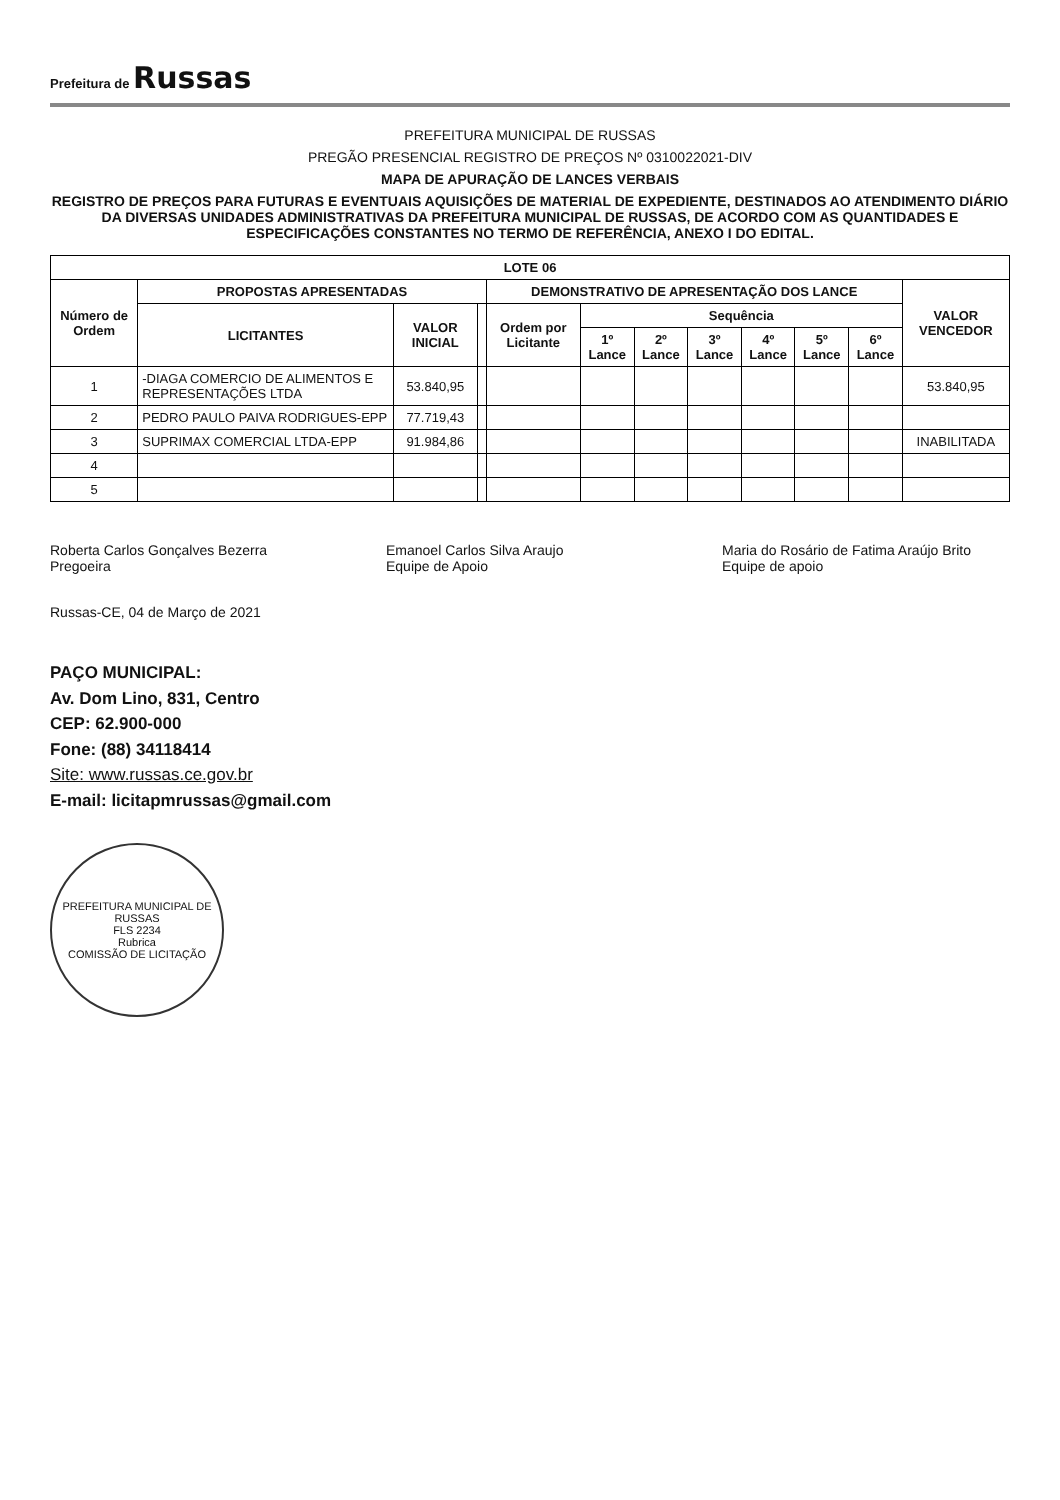Prefeitura de Russas
PREFEITURA MUNICIPAL DE RUSSAS
PREGÃO PRESENCIAL REGISTRO DE PREÇOS Nº 0310022021-DIV
MAPA DE APURAÇÃO DE LANCES VERBAIS
REGISTRO DE PREÇOS PARA FUTURAS E EVENTUAIS AQUISIÇÕES DE MATERIAL DE EXPEDIENTE, DESTINADOS AO ATENDIMENTO DIÁRIO DA DIVERSAS UNIDADES ADMINISTRATIVAS DA PREFEITURA MUNICIPAL DE RUSSAS, DE ACORDO COM AS QUANTIDADES E ESPECIFICAÇÕES CONSTANTES NO TERMO DE REFERÊNCIA, ANEXO I DO EDITAL.
| LOTE 06 | | | | | | | | | | | |
| --- | --- | --- | --- | --- | --- | --- | --- | --- | --- | --- | --- |
| Número de Ordem | PROPOSTAS APRESENTADAS | | | DEMONSTRATIVO DE APRESENTAÇÃO DOS LANCE | | | | | | | VALOR VENCEDOR |
| | LICITANTES | VALOR INICIAL | | Ordem por Licitante | Sequência | | | | | | |
| | | | | | 1º Lance | 2º Lance | 3º Lance | 4º Lance | 5º Lance | 6º Lance | |
| 1 | -DIAGA COMERCIO DE ALIMENTOS E REPRESENTAÇÕES LTDA | 53.840,95 | | | | | | | | | 53.840,95 |
| 2 | PEDRO PAULO PAIVA RODRIGUES-EPP | 77.719,43 | | | | | | | | | |
| 3 | SUPRIMAX COMERCIAL LTDA-EPP | 91.984,86 | | | | | | | | | INABILITADA |
| 4 | | | | | | | | | | | |
| 5 | | | | | | | | | | | |
Roberta Carlos Gonçalves Bezerra
Pregoeira
Emanoel Carlos Silva Araujo
Equipe de Apoio
Maria do Rosário de Fatima Araújo Brito
Equipe de apoio
Russas-CE, 04 de Março de 2021
PAÇO MUNICIPAL:
Av. Dom Lino, 831, Centro
CEP: 62.900-000
Fone: (88) 34118414
Site: www.russas.ce.gov.br
E-mail: licitapmrussas@gmail.com
PREFEITURA MUNICIPAL DE RUSSAS
FLS 2234
Rubrica
COMISSÃO DE LICITAÇÃO